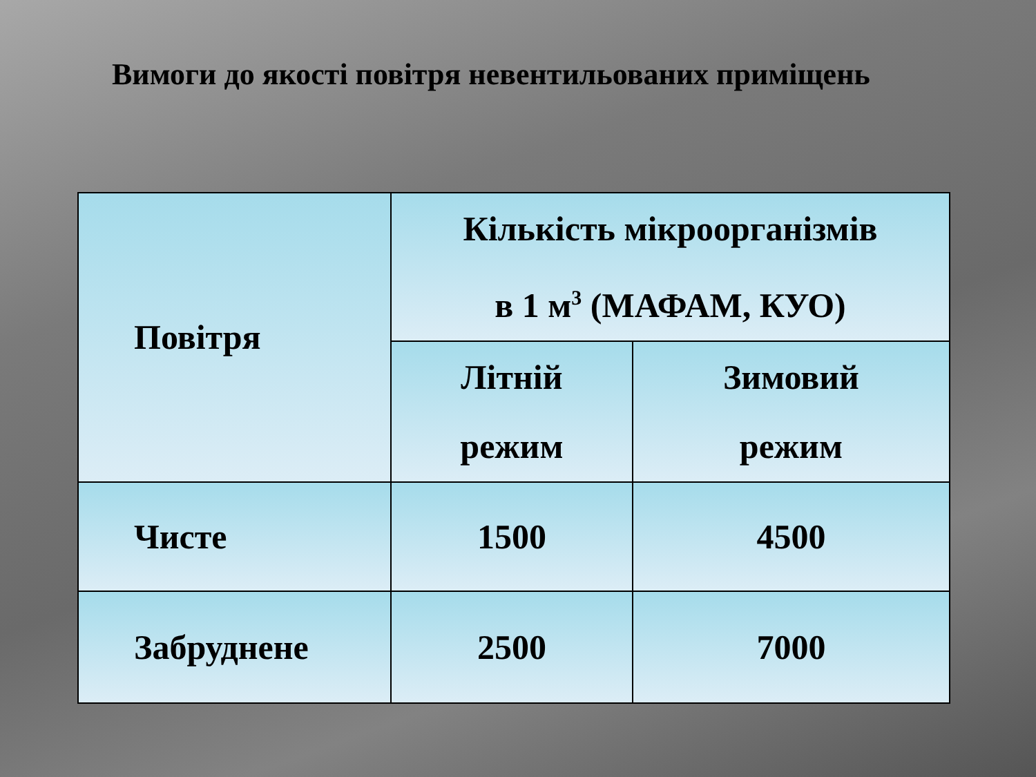Вимоги до якості повітря невентильованих приміщень
| Повітря | Кількість мікроорганізмів в 1 м<sup>3</sup> (МАФАМ, КУО) | |
| --- | --- | --- |
| | Літній режим | Зимовий режим |
| Чисте | 1500 | 4500 |
| Забруднене | 2500 | 7000 |